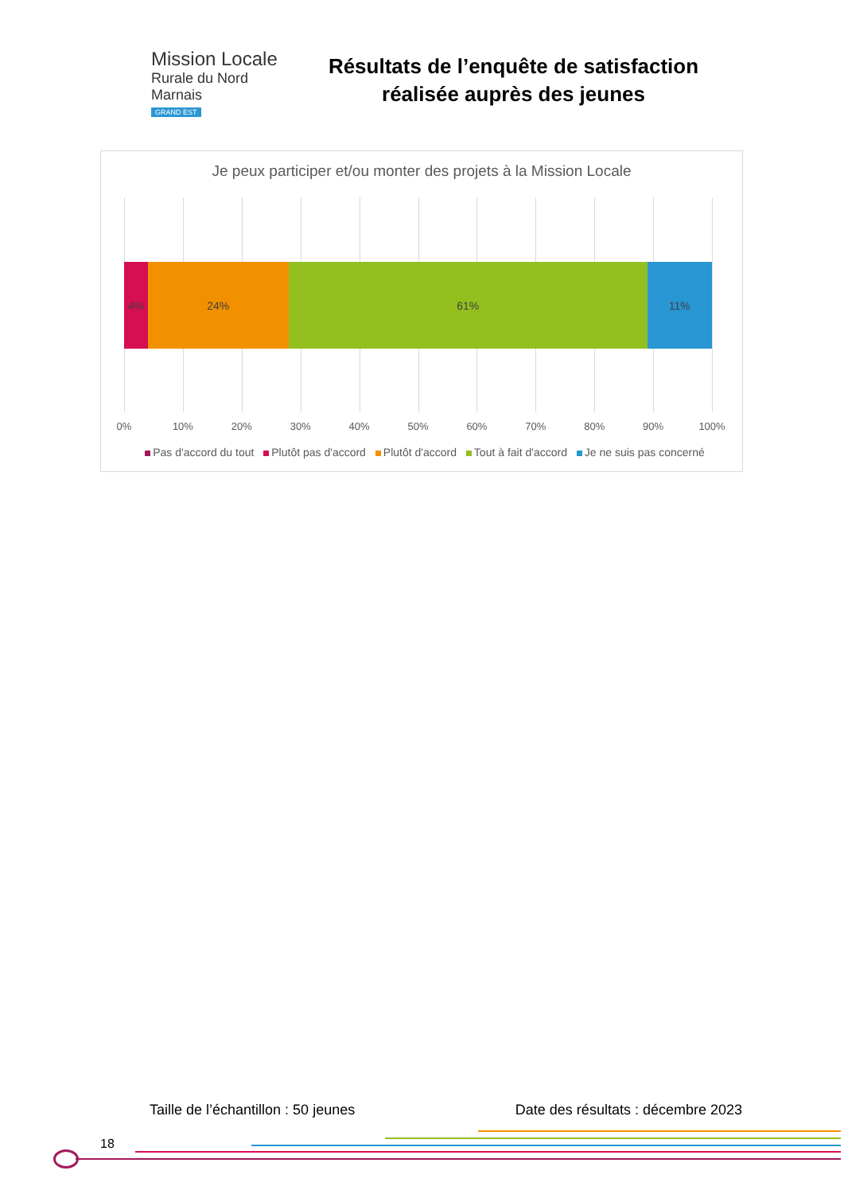Mission Locale
Rurale du Nord Marnais
GRAND EST
Résultats de l’enquête de satisfaction
réalisée auprès des jeunes
Je peux participer et/ou monter des projets à la Mission Locale
4% 24% 61% 11%
0% 10% 20% 30% 40% 50% 60% 70% 80% 90% 100%
Pas d'accord du tout Plutôt pas d'accord Plutôt d'accord Tout à fait d'accord Je ne suis pas concerné
Taille de l’échantillon : 50 jeunes Date des résultats : décembre 2023
18